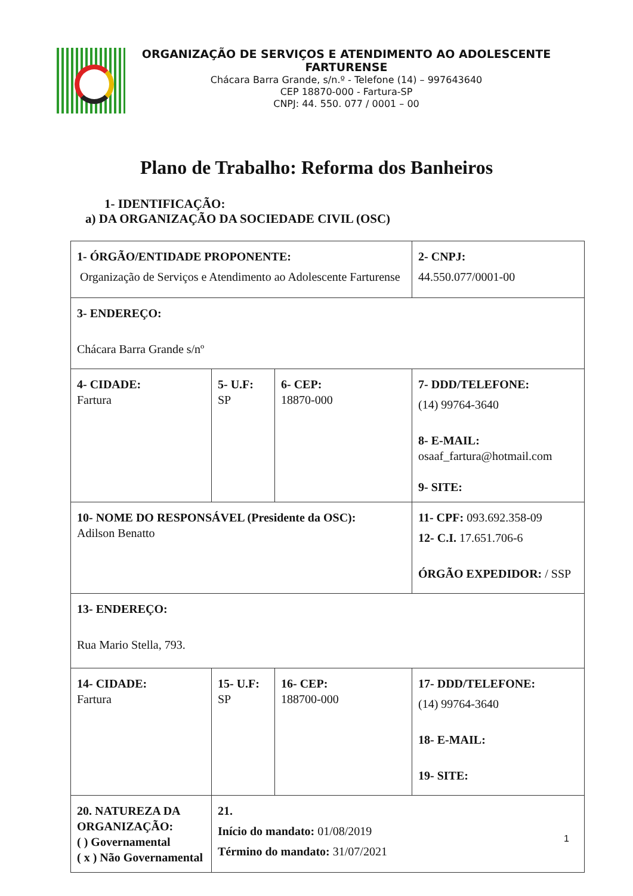ORGANIZAÇÃO DE SERVIÇOS E ATENDIMENTO AO ADOLESCENTE FARTURENSE
Chácara Barra Grande, s/n.º - Telefone (14) – 997643640
CEP 18870-000 - Fartura-SP
CNPJ: 44. 550. 077 / 0001 – 00
Plano de Trabalho: Reforma dos Banheiros
1- IDENTIFICAÇÃO:
a) DA ORGANIZAÇÃO DA SOCIEDADE CIVIL (OSC)
| 1- ÓRGÃO/ENTIDADE PROPONENTE: Organização de Serviços e Atendimento ao Adolescente Farturense | | | 2- CNPJ: 44.550.077/0001-00 | |
| 3- ENDEREÇO: Chácara Barra Grande s/nº | | | | |
| 4- CIDADE: Fartura | 5- U.F: SP | 6- CEP: 18870-000 | 7- DDD/TELEFONE: (14) 99764-3640 8- E-MAIL: osaaf_fartura@hotmail.com 9- SITE: | |
| 10- NOME DO RESPONSÁVEL (Presidente da OSC): Adilson Benatto | | | 11- CPF: 093.692.358-09 12- C.I. 17.651.706-6 ÓRGÃO EXPEDIDOR: / SSP | |
| 13- ENDEREÇO: Rua Mario Stella, 793. | | | | |
| 14- CIDADE: Fartura | 15- U.F: SP | 16- CEP: 188700-000 | | 17- DDD/TELEFONE: (14) 99764-3640 18- E-MAIL: 19- SITE: |
| 20. NATUREZA DA ORGANIZAÇÃO: ( ) Governamental ( x ) Não Governamental | 21. Início do mandato: 01/08/2019 Término do mandato: 31/07/2021 | | | |
1